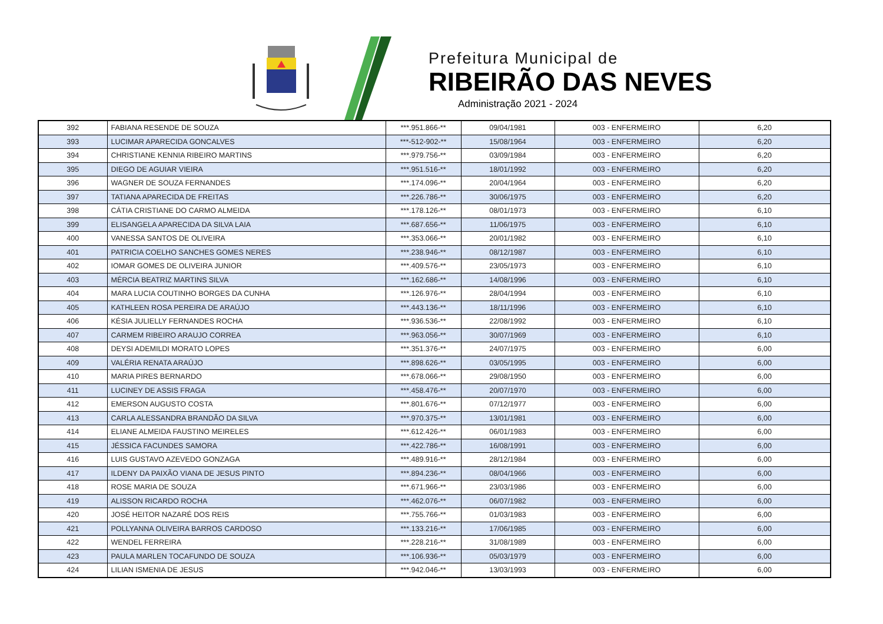Prefeitura Municipal de
RIBEIRÃO DAS NEVES
Administração 2021 - 2024
| 392 | FABIANA RESENDE DE SOUZA | ***.951.866-** | 09/04/1981 | 003 - ENFERMEIRO | 6,20 |
| 393 | LUCIMAR APARECIDA GONCALVES | ***-512-902-** | 15/08/1964 | 003 - ENFERMEIRO | 6,20 |
| 394 | CHRISTIANE KENNIA RIBEIRO MARTINS | ***.979.756-** | 03/09/1984 | 003 - ENFERMEIRO | 6,20 |
| 395 | DIEGO DE AGUIAR VIEIRA | ***.951.516-** | 18/01/1992 | 003 - ENFERMEIRO | 6,20 |
| 396 | WAGNER DE SOUZA FERNANDES | ***.174.096-** | 20/04/1964 | 003 - ENFERMEIRO | 6,20 |
| 397 | TATIANA APARECIDA DE FREITAS | ***.226.786-** | 30/06/1975 | 003 - ENFERMEIRO | 6,20 |
| 398 | CÁTIA CRISTIANE DO CARMO ALMEIDA | ***.178.126-** | 08/01/1973 | 003 - ENFERMEIRO | 6,10 |
| 399 | ELISANGELA APARECIDA DA SILVA LAIA | ***.687.656-** | 11/06/1975 | 003 - ENFERMEIRO | 6,10 |
| 400 | VANESSA SANTOS DE OLIVEIRA | ***.353.066-** | 20/01/1982 | 003 - ENFERMEIRO | 6,10 |
| 401 | PATRICIA COELHO SANCHES GOMES NERES | ***.238.946-** | 08/12/1987 | 003 - ENFERMEIRO | 6,10 |
| 402 | IOMAR GOMES DE OLIVEIRA JUNIOR | ***.409.576-** | 23/05/1973 | 003 - ENFERMEIRO | 6,10 |
| 403 | MÉRCIA BEATRIZ MARTINS SILVA | ***.162.686-** | 14/08/1996 | 003 - ENFERMEIRO | 6,10 |
| 404 | MARA LUCIA COUTINHO BORGES DA CUNHA | ***.126.976-** | 28/04/1994 | 003 - ENFERMEIRO | 6,10 |
| 405 | KATHLEEN ROSA PEREIRA DE ARAÚJO | ***.443.136-** | 18/11/1996 | 003 - ENFERMEIRO | 6,10 |
| 406 | KÉSIA JULIELLY FERNANDES ROCHA | ***.936.536-** | 22/08/1992 | 003 - ENFERMEIRO | 6,10 |
| 407 | CARMEM RIBEIRO ARAUJO CORREA | ***.963.056-** | 30/07/1969 | 003 - ENFERMEIRO | 6,10 |
| 408 | DEYSI ADEMILDI MORATO LOPES | ***.351.376-** | 24/07/1975 | 003 - ENFERMEIRO | 6,00 |
| 409 | VALÉRIA RENATA ARAÚJO | ***.898.626-** | 03/05/1995 | 003 - ENFERMEIRO | 6,00 |
| 410 | MARIA PIRES BERNARDO | ***.678.066-** | 29/08/1950 | 003 - ENFERMEIRO | 6,00 |
| 411 | LUCINEY DE ASSIS FRAGA | ***.458.476-** | 20/07/1970 | 003 - ENFERMEIRO | 6,00 |
| 412 | EMERSON AUGUSTO COSTA | ***.801.676-** | 07/12/1977 | 003 - ENFERMEIRO | 6,00 |
| 413 | CARLA ALESSANDRA BRANDÃO DA SILVA | ***.970.375-** | 13/01/1981 | 003 - ENFERMEIRO | 6,00 |
| 414 | ELIANE ALMEIDA FAUSTINO MEIRELES | ***.612.426-** | 06/01/1983 | 003 - ENFERMEIRO | 6,00 |
| 415 | JÉSSICA FACUNDES SAMORA | ***.422.786-** | 16/08/1991 | 003 - ENFERMEIRO | 6,00 |
| 416 | LUIS GUSTAVO AZEVEDO GONZAGA | ***.489.916-** | 28/12/1984 | 003 - ENFERMEIRO | 6,00 |
| 417 | ILDENY DA PAIXÃO VIANA DE JESUS PINTO | ***.894.236-** | 08/04/1966 | 003 - ENFERMEIRO | 6,00 |
| 418 | ROSE MARIA DE SOUZA | ***.671.966-** | 23/03/1986 | 003 - ENFERMEIRO | 6,00 |
| 419 | ALISSON RICARDO ROCHA | ***.462.076-** | 06/07/1982 | 003 - ENFERMEIRO | 6,00 |
| 420 | JOSÉ HEITOR NAZARÉ DOS REIS | ***.755.766-** | 01/03/1983 | 003 - ENFERMEIRO | 6,00 |
| 421 | POLLYANNA OLIVEIRA BARROS CARDOSO | ***.133.216-** | 17/06/1985 | 003 - ENFERMEIRO | 6,00 |
| 422 | WENDEL FERREIRA | ***.228.216-** | 31/08/1989 | 003 - ENFERMEIRO | 6,00 |
| 423 | PAULA MARLEN TOCAFUNDO DE SOUZA | ***.106.936-** | 05/03/1979 | 003 - ENFERMEIRO | 6,00 |
| 424 | LILIAN ISMENIA DE JESUS | ***.942.046-** | 13/03/1993 | 003 - ENFERMEIRO | 6,00 |